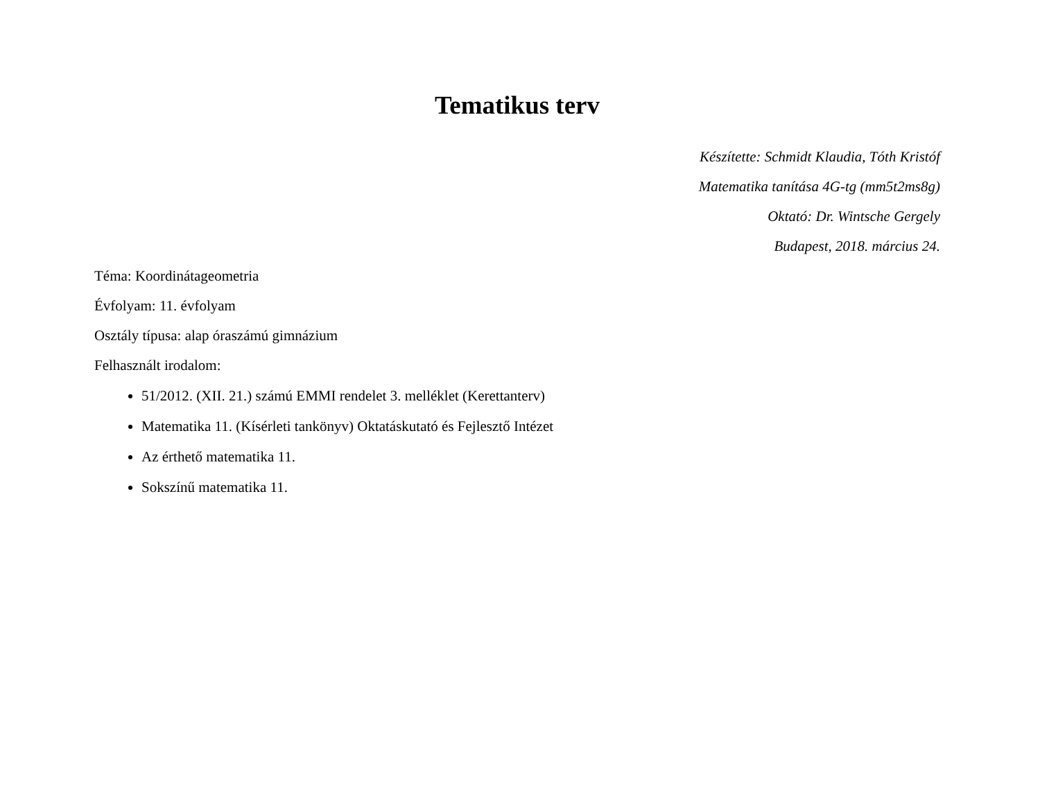Tematikus terv
Készítette: Schmidt Klaudia, Tóth Kristóf
Matematika tanítása 4G-tg (mm5t2ms8g)
Oktató: Dr. Wintsche Gergely
Budapest, 2018. március 24.
Téma: Koordinátageometria
Évfolyam: 11. évfolyam
Osztály típusa: alap óraszámú gimnázium
Felhasznált irodalom:
51/2012. (XII. 21.) számú EMMI rendelet 3. melléklet (Kerettanterv)
Matematika 11. (Kísérleti tankönyv) Oktatáskutató és Fejlesztő Intézet
Az érthető matematika 11.
Sokszínű matematika 11.